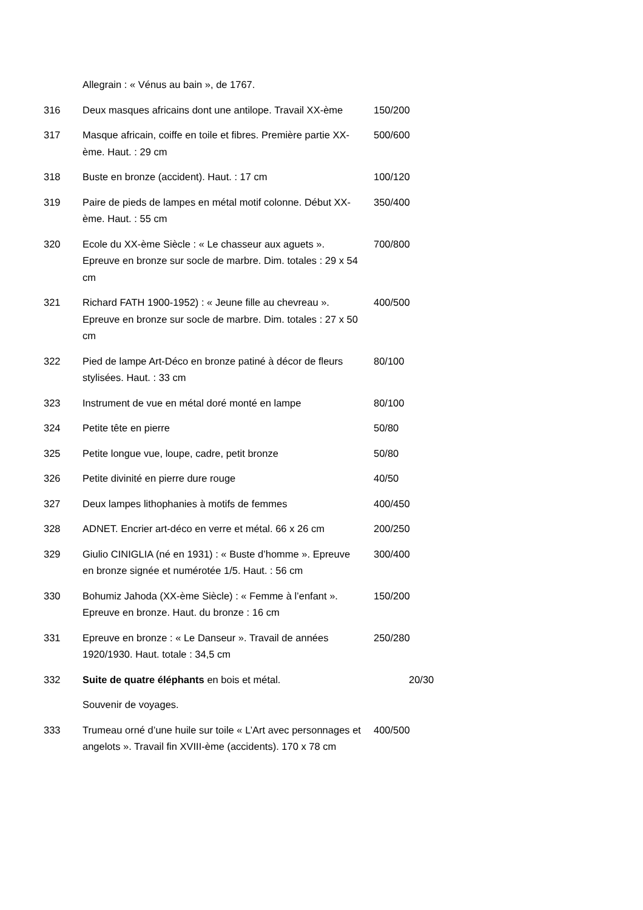| | Allegrain : « Vénus au bain », de 1767. | |
| 316 | Deux masques africains dont une antilope. Travail XX-ème | 150/200 |
| 317 | Masque africain, coiffe en toile et fibres. Première partie XX-ème. Haut. : 29 cm | 500/600 |
| 318 | Buste en bronze (accident). Haut. : 17 cm | 100/120 |
| 319 | Paire de pieds de lampes en métal motif colonne. Début XX-ème. Haut. : 55 cm | 350/400 |
| 320 | Ecole du XX-ème Siècle : « Le chasseur aux aguets ». Epreuve en bronze sur socle de marbre. Dim. totales : 29 x 54 cm | 700/800 |
| 321 | Richard FATH 1900-1952) : « Jeune fille au chevreau ». Epreuve en bronze sur socle de marbre. Dim. totales : 27 x 50 cm | 400/500 |
| 322 | Pied de lampe Art-Déco en bronze patiné à décor de fleurs stylisées. Haut. : 33 cm | 80/100 |
| 323 | Instrument de vue en métal doré monté en lampe | 80/100 |
| 324 | Petite tête en pierre | 50/80 |
| 325 | Petite longue vue, loupe, cadre, petit bronze | 50/80 |
| 326 | Petite divinité en pierre dure rouge | 40/50 |
| 327 | Deux lampes lithophanies à motifs de femmes | 400/450 |
| 328 | ADNET. Encrier art-déco en verre et métal. 66 x 26 cm | 200/250 |
| 329 | Giulio CINIGLIA (né en 1931) : « Buste d’homme ». Epreuve en bronze signée et numérotée 1/5. Haut. : 56 cm | 300/400 |
| 330 | Bohumiz Jahoda (XX-ème Siècle) : « Femme à l’enfant ». Epreuve en bronze. Haut. du bronze : 16 cm | 150/200 |
| 331 | Epreuve en bronze : « Le Danseur ». Travail de années 1920/1930. Haut. totale : 34,5 cm | 250/280 |
| 332 | Suite de quatre éléphants en bois et métal. | 20/30 |
| | Souvenir de voyages. | |
| 333 | Trumeau orné d’une huile sur toile « L’Art avec personnages et angelots ». Travail fin XVIII-ème (accidents). 170 x 78 cm | 400/500 |